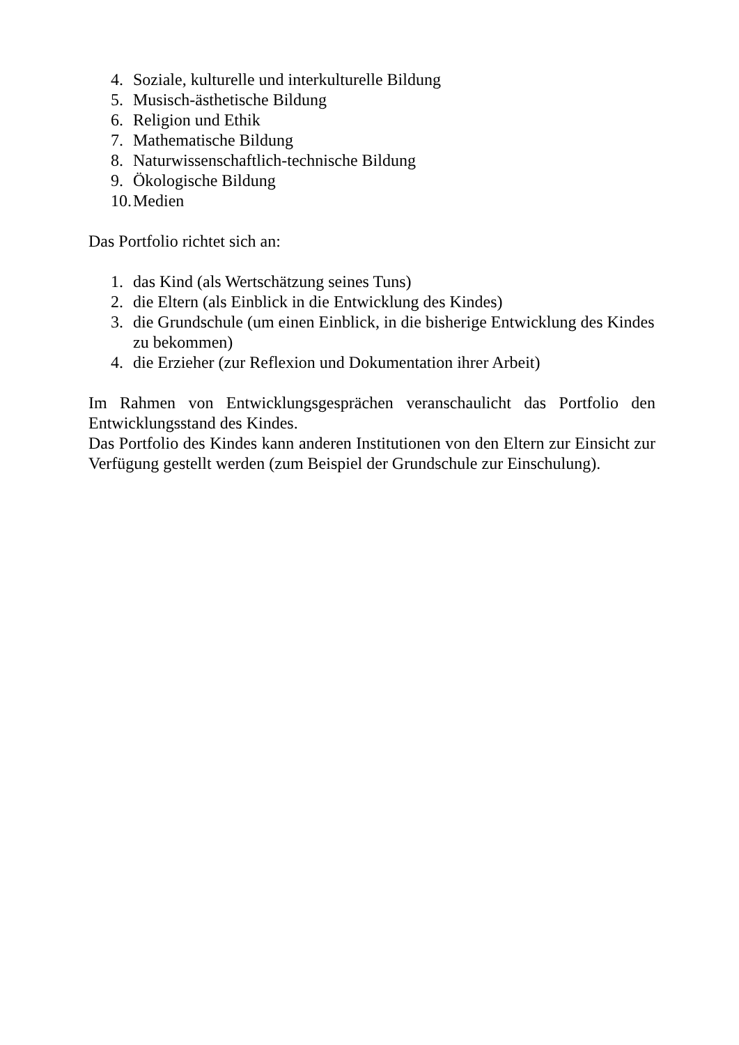4. Soziale, kulturelle und interkulturelle Bildung
5. Musisch-ästhetische Bildung
6. Religion und Ethik
7. Mathematische Bildung
8. Naturwissenschaftlich-technische Bildung
9. Ökologische Bildung
10. Medien
Das Portfolio richtet sich an:
1. das Kind (als Wertschätzung seines Tuns)
2. die Eltern (als Einblick in die Entwicklung des Kindes)
3. die Grundschule (um einen Einblick, in die bisherige Entwicklung des Kindes zu bekommen)
4. die Erzieher (zur Reflexion und Dokumentation ihrer Arbeit)
Im Rahmen von Entwicklungsgesprächen veranschaulicht das Portfolio den Entwicklungsstand des Kindes.
Das Portfolio des Kindes kann anderen Institutionen von den Eltern zur Einsicht zur Verfügung gestellt werden (zum Beispiel der Grundschule zur Einschulung).